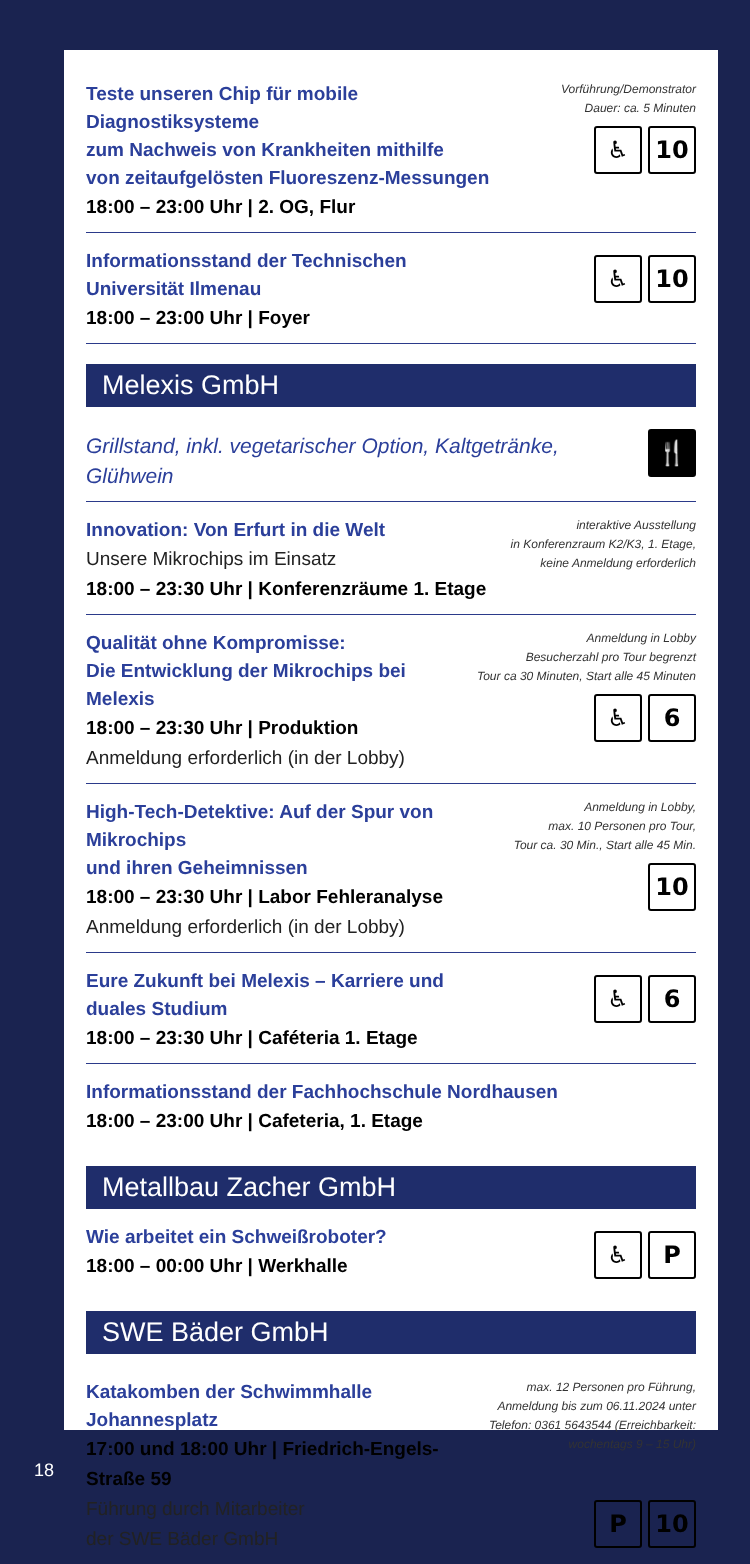Teste unseren Chip für mobile Diagnostiksysteme
zum Nachweis von Krankheiten mithilfe
von zeitaufgelösten Fluoreszenz-Messungen
18:00 – 23:00 Uhr | 2. OG, Flur
Vorführung/Demonstrator
Dauer: ca. 5 Minuten
♿ 10
Informationsstand der Technischen Universität Ilmenau
18:00 – 23:00 Uhr | Foyer
♿ 10
Melexis GmbH
Grillstand, inkl. vegetarischer Option, Kaltgetränke, Glühwein
🍴
Innovation: Von Erfurt in die Welt
Unsere Mikrochips im Einsatz
18:00 – 23:30 Uhr | Konferenzräume 1. Etage
interaktive Ausstellung
in Konferenzraum K2/K3, 1. Etage,
keine Anmeldung erforderlich
Qualität ohne Kompromisse:
Die Entwicklung der Mikrochips bei Melexis
18:00 – 23:30 Uhr | Produktion
Anmeldung erforderlich (in der Lobby)
Anmeldung in Lobby
Besucherzahl pro Tour begrenzt
Tour ca 30 Minuten, Start alle 45 Minuten
♿ 6
High-Tech-Detektive: Auf der Spur von Mikrochips
und ihren Geheimnissen
18:00 – 23:30 Uhr | Labor Fehleranalyse
Anmeldung erforderlich (in der Lobby)
Anmeldung in Lobby,
max. 10 Personen pro Tour,
Tour ca. 30 Min., Start alle 45 Min.
10
Eure Zukunft bei Melexis – Karriere und duales Studium
18:00 – 23:30 Uhr | Caféteria 1. Etage
♿ 6
Informationsstand der Fachhochschule Nordhausen
18:00 – 23:00 Uhr | Cafeteria, 1. Etage
Metallbau Zacher GmbH
Wie arbeitet ein Schweißroboter?
18:00 – 00:00 Uhr | Werkhalle
♿ P
SWE Bäder GmbH
Katakomben der Schwimmhalle Johannesplatz
17:00 und 18:00 Uhr | Friedrich-Engels-Straße 59
Führung durch Mitarbeiter
der SWE Bäder GmbH
max. 12 Personen pro Führung,
Anmeldung bis zum 06.11.2024 unter
Telefon: 0361 5643544 (Erreichbarkeit:
wochentags 9 – 15 Uhr)
P 10
18